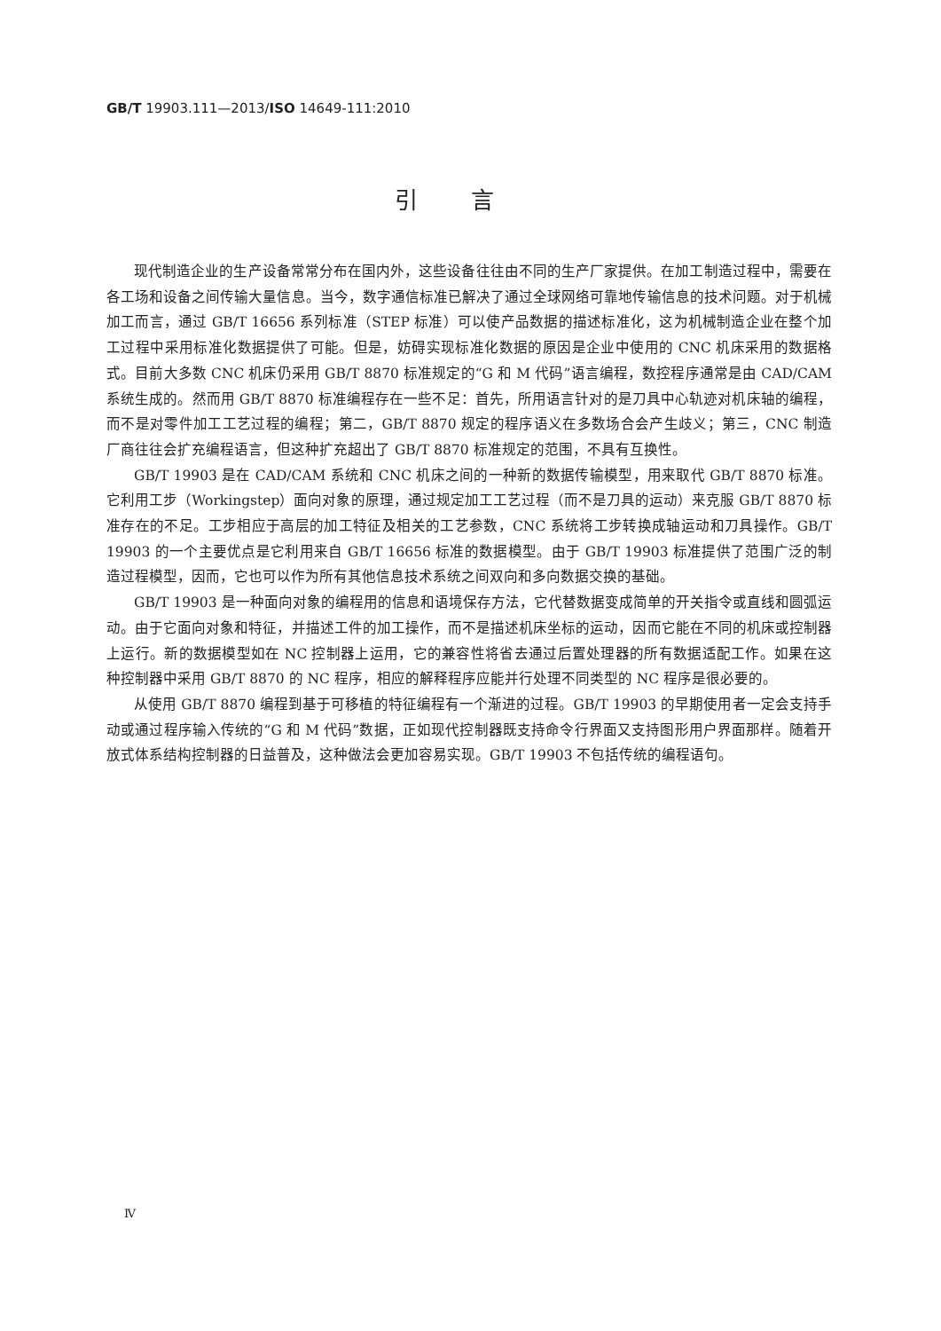GB/T 19903.111—2013/ISO 14649-111:2010
引言
现代制造企业的生产设备常常分布在国内外，这些设备往往由不同的生产厂家提供。在加工制造过程中，需要在各工场和设备之间传输大量信息。当今，数字通信标准已解决了通过全球网络可靠地传输信息的技术问题。对于机械加工而言，通过 GB/T 16656 系列标准（STEP 标准）可以使产品数据的描述标准化，这为机械制造企业在整个加工过程中采用标准化数据提供了可能。但是，妨碍实现标准化数据的原因是企业中使用的 CNC 机床采用的数据格式。目前大多数 CNC 机床仍采用 GB/T 8870 标准规定的“G 和 M 代码”语言编程，数控程序通常是由 CAD/CAM 系统生成的。然而用 GB/T 8870 标准编程存在一些不足：首先，所用语言针对的是刀具中心轨迹对机床轴的编程，而不是对零件加工工艺过程的编程；第二，GB/T 8870 规定的程序语义在多数场合会产生歧义；第三，CNC 制造厂商往往会扩充编程语言，但这种扩充超出了 GB/T 8870 标准规定的范围，不具有互换性。
GB/T 19903 是在 CAD/CAM 系统和 CNC 机床之间的一种新的数据传输模型，用来取代 GB/T 8870 标准。它利用工步（Workingstep）面向对象的原理，通过规定加工工艺过程（而不是刀具的运动）来克服 GB/T 8870 标准存在的不足。工步相应于高层的加工特征及相关的工艺参数，CNC 系统将工步转换成轴运动和刀具操作。GB/T 19903 的一个主要优点是它利用来自 GB/T 16656 标准的数据模型。由于 GB/T 19903 标准提供了范围广泛的制造过程模型，因而，它也可以作为所有其他信息技术系统之间双向和多向数据交换的基础。
GB/T 19903 是一种面向对象的编程用的信息和语境保存方法，它代替数据变成简单的开关指令或直线和圆弧运动。由于它面向对象和特征，并描述工件的加工操作，而不是描述机床坐标的运动，因而它能在不同的机床或控制器上运行。新的数据模型如在 NC 控制器上运用，它的兼容性将省去通过后置处理器的所有数据适配工作。如果在这种控制器中采用 GB/T 8870 的 NC 程序，相应的解释程序应能并行处理不同类型的 NC 程序是很必要的。
从使用 GB/T 8870 编程到基于可移植的特征编程有一个渐进的过程。GB/T 19903 的早期使用者一定会支持手动或通过程序输入传统的“G 和 M 代码”数据，正如现代控制器既支持命令行界面又支持图形用户界面那样。随着开放式体系结构控制器的日益普及，这种做法会更加容易实现。GB/T 19903 不包括传统的编程语句。
Ⅳ